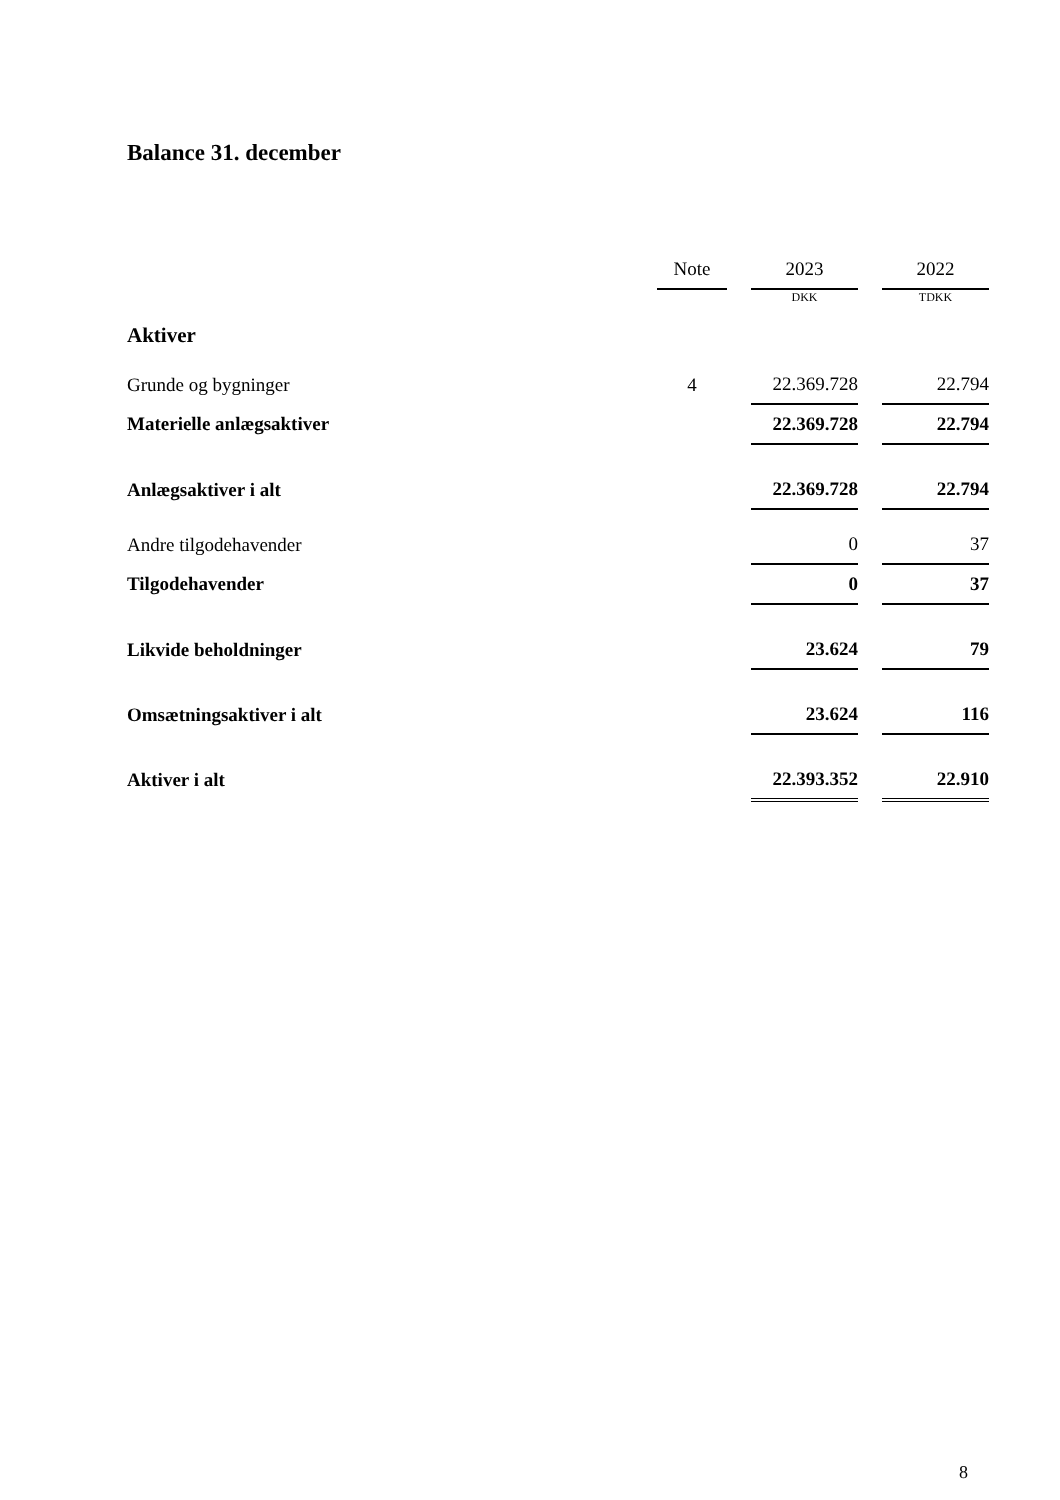Balance 31. december
| | Note | | 2023 | | 2022 |
| --- | --- | --- | --- | --- | --- |
| | | | DKK | | TDKK |
| Aktiver | | | | | |
| Grunde og bygninger | 4 | | 22.369.728 | | 22.794 |
| Materielle anlægsaktiver | | | 22.369.728 | | 22.794 |
| Anlægsaktiver i alt | | | 22.369.728 | | 22.794 |
| Andre tilgodehavender | | | 0 | | 37 |
| Tilgodehavender | | | 0 | | 37 |
| Likvide beholdninger | | | 23.624 | | 79 |
| Omsætningsaktiver i alt | | | 23.624 | | 116 |
| Aktiver i alt | | | 22.393.352 | | 22.910 |
8